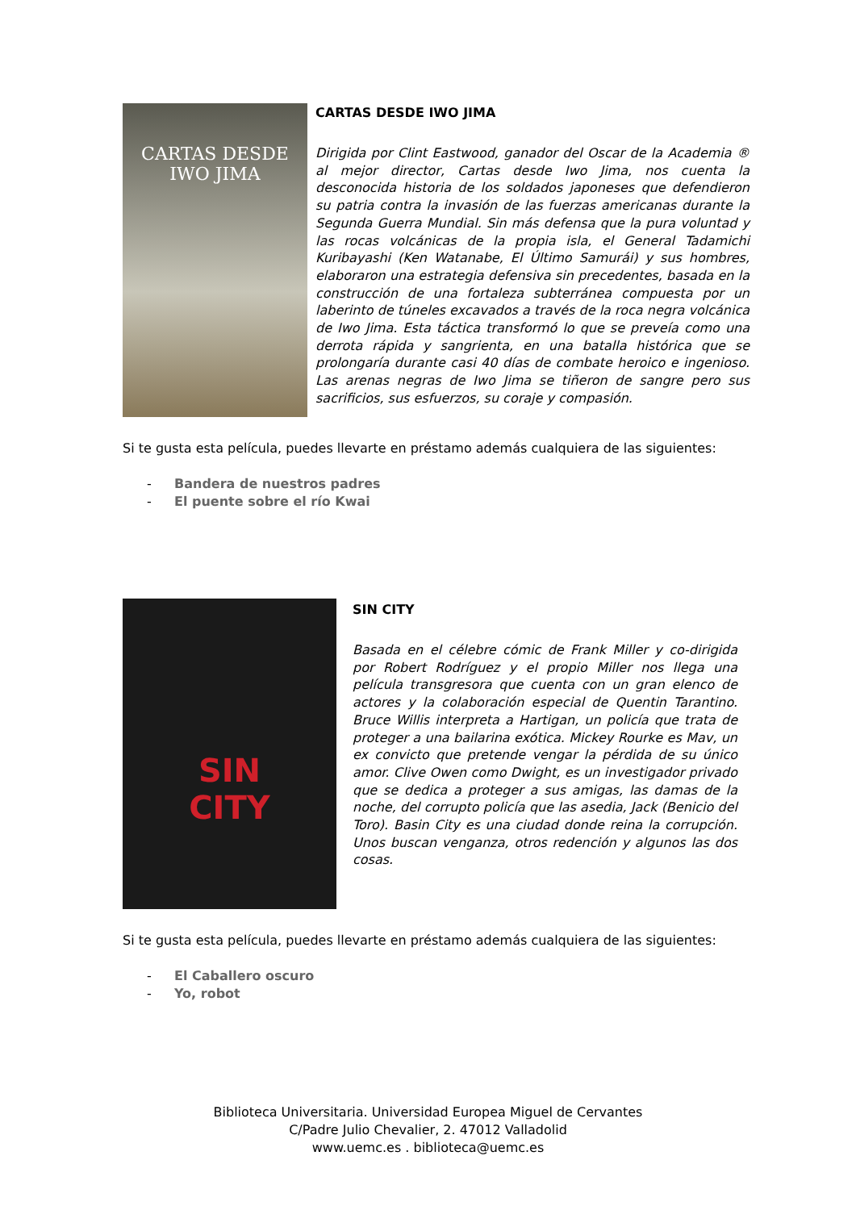CARTAS DESDE
IWO JIMA
CARTAS DESDE IWO JIMA
Dirigida por Clint Eastwood, ganador del Oscar de la Academia ® al mejor director, Cartas desde Iwo Jima, nos cuenta la desconocida historia de los soldados japoneses que defendieron su patria contra la invasión de las fuerzas americanas durante la Segunda Guerra Mundial. Sin más defensa que la pura voluntad y las rocas volcánicas de la propia isla, el General Tadamichi Kuribayashi (Ken Watanabe, El Último Samurái) y sus hombres, elaboraron una estrategia defensiva sin precedentes, basada en la construcción de una fortaleza subterránea compuesta por un laberinto de túneles excavados a través de la roca negra volcánica de Iwo Jima. Esta táctica transformó lo que se preveía como una derrota rápida y sangrienta, en una batalla histórica que se prolongaría durante casi 40 días de combate heroico e ingenioso. Las arenas negras de Iwo Jima se tiñeron de sangre pero sus sacrificios, sus esfuerzos, su coraje y compasión.
Si te gusta esta película, puedes llevarte en préstamo además cualquiera de las siguientes:
- Bandera de nuestros padres
- El puente sobre el río Kwai
SIN
CITY
SIN CITY
Basada en el célebre cómic de Frank Miller y co-dirigida por Robert Rodríguez y el propio Miller nos llega una película transgresora que cuenta con un gran elenco de actores y la colaboración especial de Quentin Tarantino. Bruce Willis interpreta a Hartigan, un policía que trata de proteger a una bailarina exótica. Mickey Rourke es Mav, un ex convicto que pretende vengar la pérdida de su único amor. Clive Owen como Dwight, es un investigador privado que se dedica a proteger a sus amigas, las damas de la noche, del corrupto policía que las asedia, Jack (Benicio del Toro). Basin City es una ciudad donde reina la corrupción. Unos buscan venganza, otros redención y algunos las dos cosas.
Si te gusta esta película, puedes llevarte en préstamo además cualquiera de las siguientes:
- El Caballero oscuro
- Yo, robot
Biblioteca Universitaria. Universidad Europea Miguel de Cervantes
C/Padre Julio Chevalier, 2. 47012 Valladolid
www.uemc.es . biblioteca@uemc.es